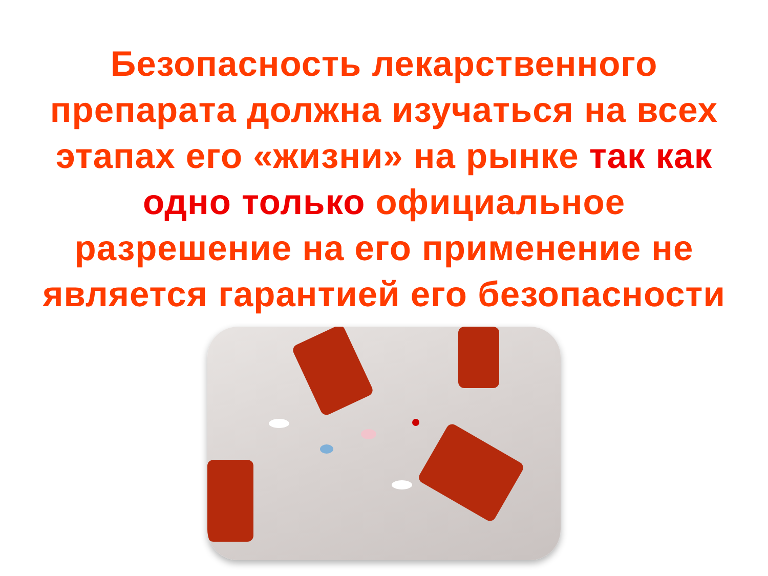Безопасность лекарственного
препарата должна изучаться на всех
этапах его «жизни» на рынке так как
одно только официальное
разрешение на его применение не
является гарантией его безопасности